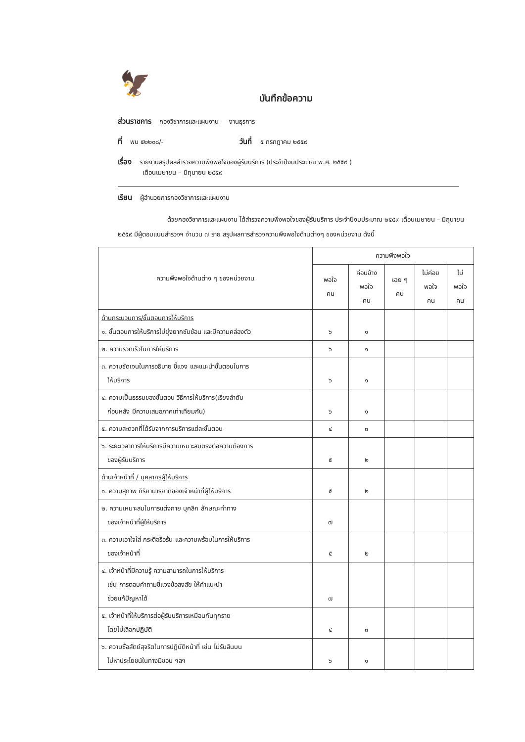🦅
บันทึกข้อความ
ส่วนราชการ กองวิชาการและแผนงาน งานธุรการ
ที่ พบ ๕๒๒๐๘/- วันที่ ๕ กรกฎาคม ๒๕๕๙
เรื่อง รายงานสรุปผลสำรวจความพึงพอใจของผู้รับบริการ (ประจำปีงบประมาณ พ.ศ. ๒๕๕๙ )
เดือนเมษายน – มิถุนายน ๒๕๕๙
เรียน ผู้อำนวยการกองวิชาการและแผนงาน
ด้วยกองวิชาการและแผนงาน ได้สำรวจความพึงพอใจของผู้รับบริการ ประจำปีงบประมาณ ๒๕๕๙ เดือนเมษายน – มิถุนายน ๒๕๕๙ มีผู้ตอบแบบสำรวจฯ จำนวน ๗ ราย สรุปผลการสำรวจความพึงพอใจด้านต่างๆ ของหน่วยงาน ดังนี้
| ความพึงพอใจด้านต่าง ๆ ของหน่วยงาน | ความพึงพอใจ | | | | |
| --- | --- | --- | --- | --- | --- |
| | พอใจ คน | ค่อนข้าง พอใจ คน | เฉย ๆ คน | ไม่ค่อย พอใจ คน | ไม่ พอใจ คน |
| ด้านกระบวนการ/ขั้นตอนการให้บริการ ๑. ขั้นตอนการให้บริการไม่ยุ่งยากซับซ้อน และมีความคล่องตัว | ๖ | ๑ | | | |
| ๒. ความรวดเร็วในการให้บริการ | ๖ | ๑ | | | |
| ๓. ความชัดเจนในการอธิบาย ชี้แจง และแนะนำขั้นตอนในการ ให้บริการ | ๖ | ๑ | | | |
| ๔. ความเป็นธรรมของขั้นตอน วิธีการให้บริการ(เรียงลำดับ ก่อนหลัง มีความเสมอภาคเท่าเทียมกัน) | ๖ | ๑ | | | |
| ๕. ความสะดวกที่ได้รับจากการบริการแต่ละขั้นตอน | ๔ | ๓ | | | |
| ๖. ระยะเวลาการให้บริการมีความเหมาะสมตรงต่อความต้องการ ของผู้รับบริการ | ๕ | ๒ | | | |
| ด้านเจ้าหน้าที่ / บุคลากรผู้ให้บริการ ๑. ความสุภาพ กิริยามารยาทของเจ้าหน้าที่ผู้ให้บริการ | ๕ | ๒ | | | |
| ๒. ความเหมาะสมในการแต่งกาย บุคลิก ลักษณะท่าทาง ของเจ้าหน้าที่ผู้ให้บริการ | ๗ | | | | |
| ๓. ความเอาใจใส่ กระตือรือร้น และความพร้อมในการให้บริการ ของเจ้าหน้าที่ | ๕ | ๒ | | | |
| ๔. เจ้าหน้าที่มีความรู้ ความสามารถในการให้บริการ เช่น การตอบคำถามชี้แจงข้อสงสัย ให้คำแนะนำ ช่วยแก้ปัญหาได้ | ๗ | | | | |
| ๕. เจ้าหน้าที่ให้บริการต่อผู้รับบริการเหมือนกันทุกราย โดยไม่เลือกปฏิบัติ | ๔ | ๓ | | | |
| ๖. ความซื่อสัตย์สุจริตในการปฏิบัติหน้าที่ เช่น ไม่รับสินบน ไม่หาประโยชน์ในทางมิชอบ ฯลฯ | ๖ | ๑ | | | |